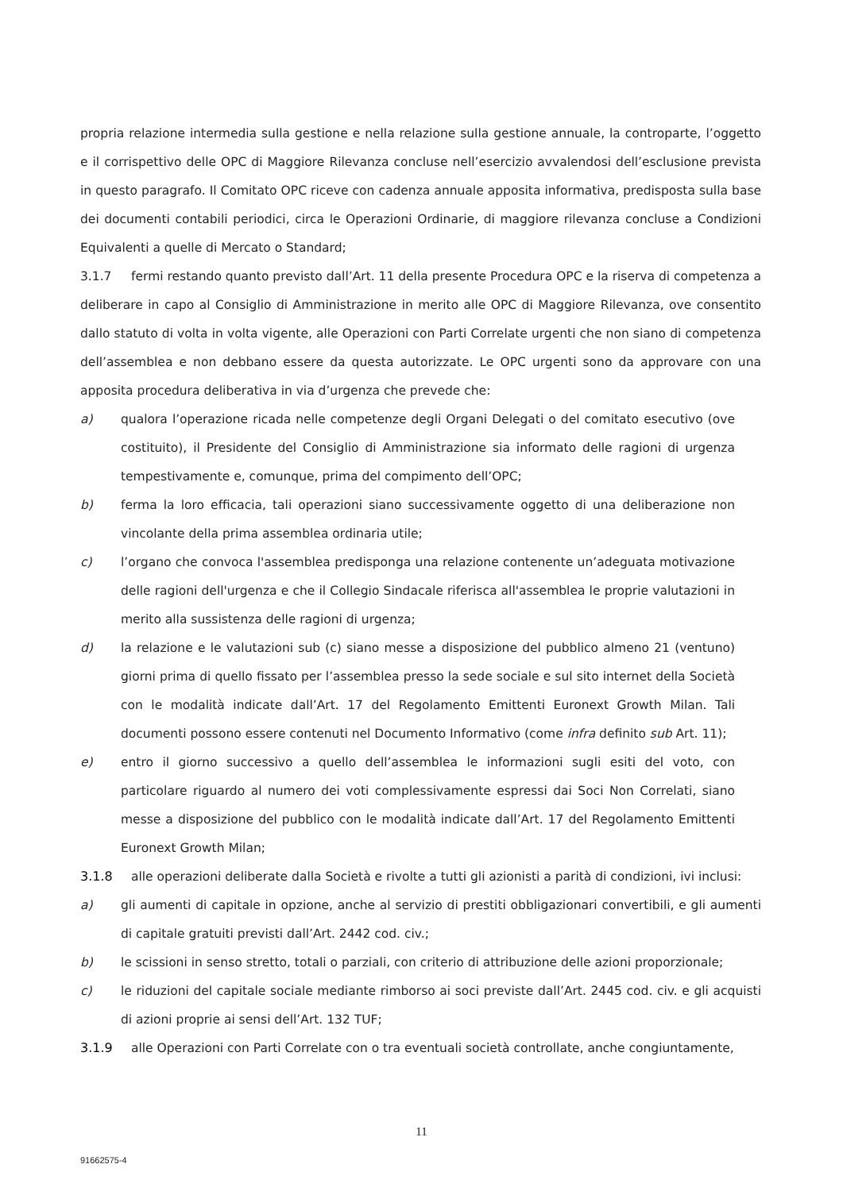propria relazione intermedia sulla gestione e nella relazione sulla gestione annuale, la controparte, l’oggetto e il corrispettivo delle OPC di Maggiore Rilevanza concluse nell’esercizio avvalendosi dell’esclusione prevista in questo paragrafo. Il Comitato OPC riceve con cadenza annuale apposita informativa, predisposta sulla base dei documenti contabili periodici, circa le Operazioni Ordinarie, di maggiore rilevanza concluse a Condizioni Equivalenti a quelle di Mercato o Standard;
3.1.7 fermi restando quanto previsto dall’Art. 11 della presente Procedura OPC e la riserva di competenza a deliberare in capo al Consiglio di Amministrazione in merito alle OPC di Maggiore Rilevanza, ove consentito dallo statuto di volta in volta vigente, alle Operazioni con Parti Correlate urgenti che non siano di competenza dell’assemblea e non debbano essere da questa autorizzate. Le OPC urgenti sono da approvare con una apposita procedura deliberativa in via d’urgenza che prevede che:
a) qualora l’operazione ricada nelle competenze degli Organi Delegati o del comitato esecutivo (ove costituito), il Presidente del Consiglio di Amministrazione sia informato delle ragioni di urgenza tempestivamente e, comunque, prima del compimento dell’OPC;
b) ferma la loro efficacia, tali operazioni siano successivamente oggetto di una deliberazione non vincolante della prima assemblea ordinaria utile;
c) l’organo che convoca l'assemblea predisponga una relazione contenente un’adeguata motivazione delle ragioni dell'urgenza e che il Collegio Sindacale riferisca all'assemblea le proprie valutazioni in merito alla sussistenza delle ragioni di urgenza;
d) la relazione e le valutazioni sub (c) siano messe a disposizione del pubblico almeno 21 (ventuno) giorni prima di quello fissato per l’assemblea presso la sede sociale e sul sito internet della Società con le modalità indicate dall’Art. 17 del Regolamento Emittenti Euronext Growth Milan. Tali documenti possono essere contenuti nel Documento Informativo (come infra definito sub Art. 11);
e) entro il giorno successivo a quello dell’assemblea le informazioni sugli esiti del voto, con particolare riguardo al numero dei voti complessivamente espressi dai Soci Non Correlati, siano messe a disposizione del pubblico con le modalità indicate dall’Art. 17 del Regolamento Emittenti Euronext Growth Milan;
3.1.8 alle operazioni deliberate dalla Società e rivolte a tutti gli azionisti a parità di condizioni, ivi inclusi:
a) gli aumenti di capitale in opzione, anche al servizio di prestiti obbligazionari convertibili, e gli aumenti di capitale gratuiti previsti dall’Art. 2442 cod. civ.;
b) le scissioni in senso stretto, totali o parziali, con criterio di attribuzione delle azioni proporzionale;
c) le riduzioni del capitale sociale mediante rimborso ai soci previste dall’Art. 2445 cod. civ. e gli acquisti di azioni proprie ai sensi dell’Art. 132 TUF;
3.1.9 alle Operazioni con Parti Correlate con o tra eventuali società controllate, anche congiuntamente,
11
91662575-4